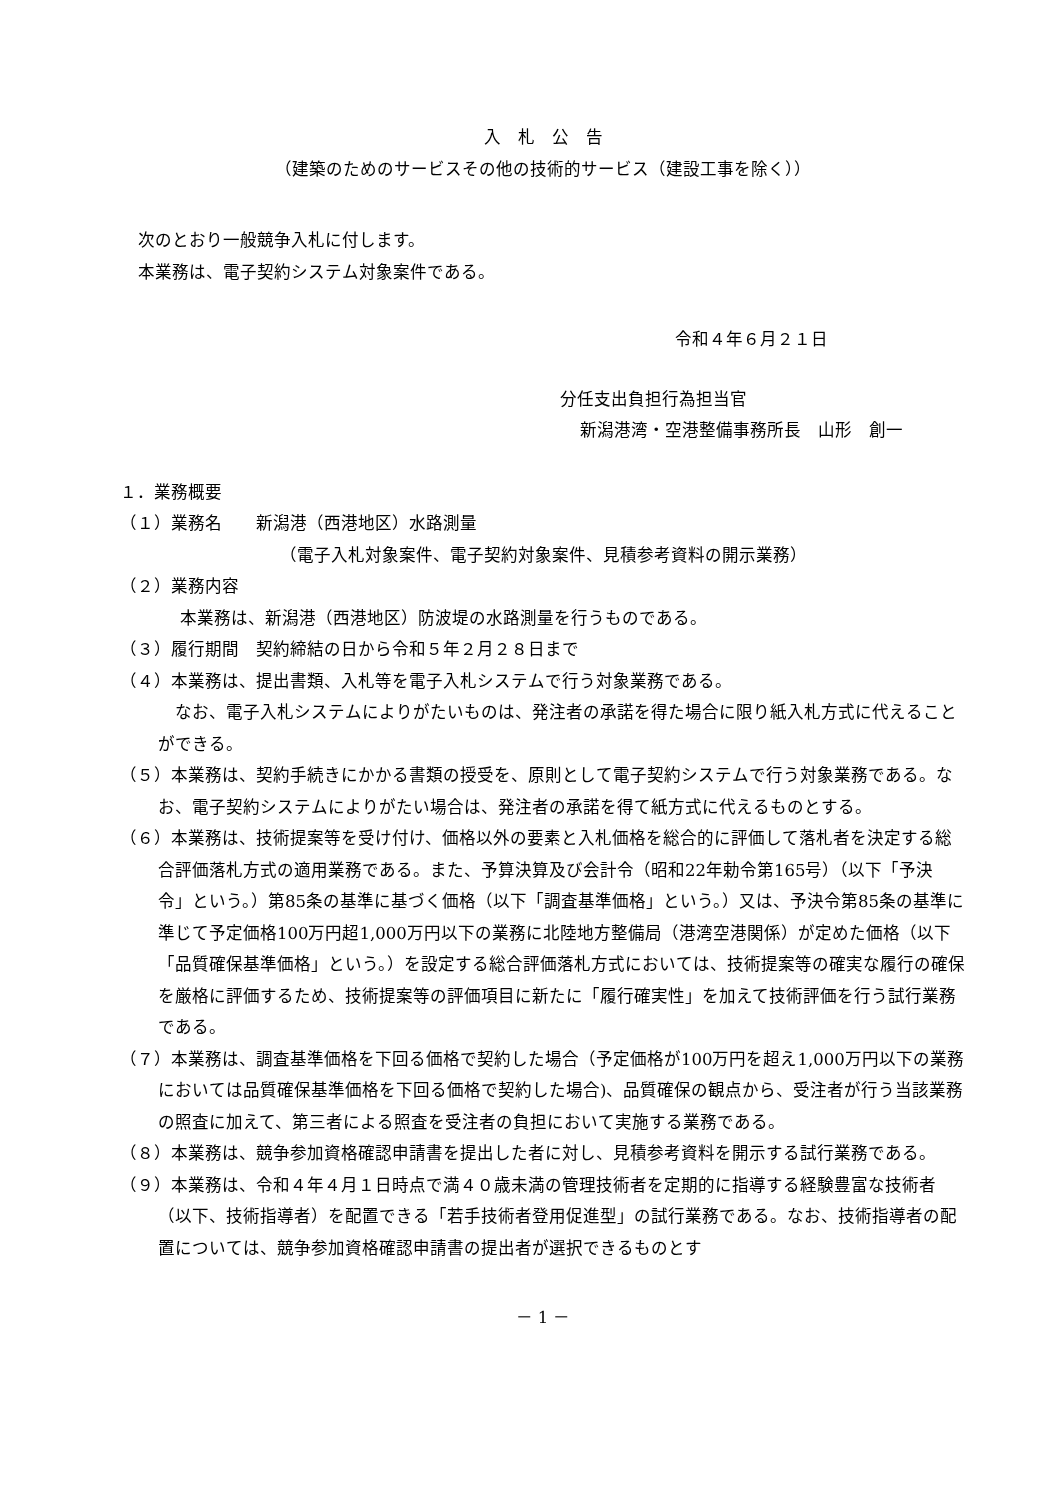入　札　公　告
（建築のためのサービスその他の技術的サービス（建設工事を除く））
次のとおり一般競争入札に付します。
本業務は、電子契約システム対象案件である。
令和４年６月２１日
分任支出負担行為担当官
新潟港湾・空港整備事務所長　山形　創一
１．業務概要
（１）業務名　　新潟港（西港地区）水路測量
（電子入札対象案件、電子契約対象案件、見積参考資料の開示業務）
（２）業務内容
本業務は、新潟港（西港地区）防波堤の水路測量を行うものである。
（３）履行期間　契約締結の日から令和５年２月２８日まで
（４）本業務は、提出書類、入札等を電子入札システムで行う対象業務である。
　なお、電子入札システムによりがたいものは、発注者の承諾を得た場合に限り紙入札方式に代えることができる。
（５）本業務は、契約手続きにかかる書類の授受を、原則として電子契約システムで行う対象業務である。なお、電子契約システムによりがたい場合は、発注者の承諾を得て紙方式に代えるものとする。
（６）本業務は、技術提案等を受け付け、価格以外の要素と入札価格を総合的に評価して落札者を決定する総合評価落札方式の適用業務である。また、予算決算及び会計令（昭和22年勅令第165号）（以下「予決令」という。）第85条の基準に基づく価格（以下「調査基準価格」という。）又は、予決令第85条の基準に準じて予定価格100万円超1,000万円以下の業務に北陸地方整備局（港湾空港関係）が定めた価格（以下「品質確保基準価格」という。）を設定する総合評価落札方式においては、技術提案等の確実な履行の確保を厳格に評価するため、技術提案等の評価項目に新たに「履行確実性」を加えて技術評価を行う試行業務である。
（７）本業務は、調査基準価格を下回る価格で契約した場合（予定価格が100万円を超え1,000万円以下の業務においては品質確保基準価格を下回る価格で契約した場合)、品質確保の観点から、受注者が行う当該業務の照査に加えて、第三者による照査を受注者の負担において実施する業務である。
（８）本業務は、競争参加資格確認申請書を提出した者に対し、見積参考資料を開示する試行業務である。
（９）本業務は、令和４年４月１日時点で満４０歳未満の管理技術者を定期的に指導する経験豊富な技術者（以下、技術指導者）を配置できる「若手技術者登用促進型」の試行業務である。なお、技術指導者の配置については、競争参加資格確認申請書の提出者が選択できるものとす
－ 1 －